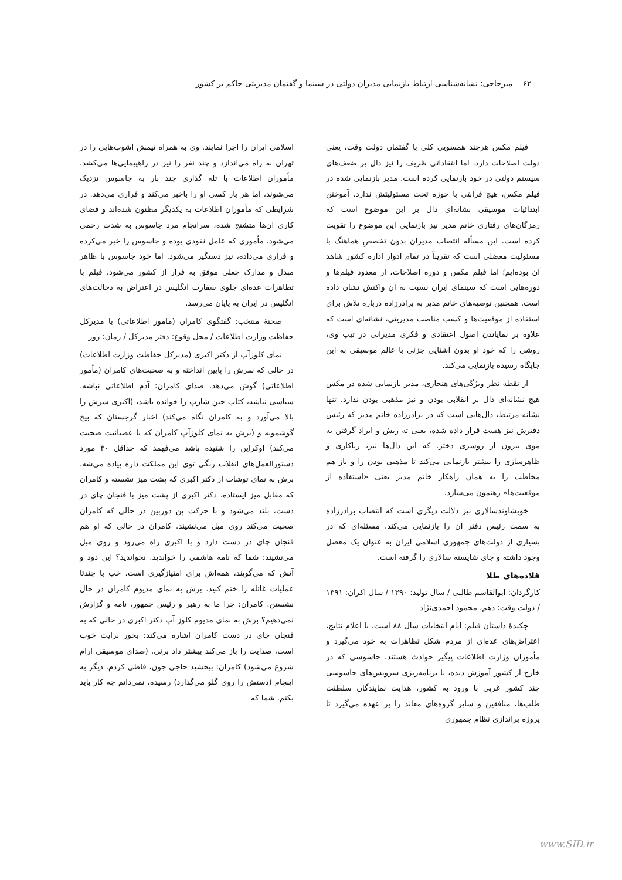۶۲ میرحاجی: نشانه‌شناسی ارتباط بازنمایی مدیران دولتی در سینما و گفتمان مدیریتی حاکم بر کشور
فیلم مکس هرچند همسویی کلی با گفتمان دولت وقت، یعنی دولت اصلاحات دارد، اما انتقاداتی ظریف را نیز دال بر ضعف‌های سیستم دولتی در خود بازنمایی کرده است. مدیر بازنمایی شده در فیلم مکس، هیچ قرابتی با حوزه تحت مسئولیتش ندارد. آموختن ابتدائیات موسیقی نشانه‌ای دال بر این موضوع است که رمزگان‌های رفتاری خانم مدیر نیز بازنمایی این موضوع را تقویت کرده است. این مسأله انتصاب مدیران بدون تخصصِ هماهنگ با مسئولیت معضلی است که تقریباً در تمام ادوار اداره کشور شاهد آن بوده‌ایم؛ اما فیلم مکس و دوره اصلاحات، از معدود فیلم‌ها و دوره‌هایی است که سینمای ایران نسبت به آن واکنش نشان داده است. همچنین توصیه‌های خانم مدیر به برادرزاده درباره تلاش برای استفاده از موقعیت‌ها و کسب مناصب مدیریتی، نشانه‌ای است که علاوه بر نمایاندن اصول اعتقادی و فکری مدیرانی در تیپ وی، روشی را که خود او بدون آشنایی جزئی با عالم موسیقی به این جایگاه رسیده بازنمایی می‌کند.
از نقطه نظر ویژگی‌های هنجاری، مدیر بازنمایی شده در مکس هیچ نشانه‌ای دال بر انقلابی بودن و نیز مذهبی بودن ندارد. تنها نشانه مرتبط، دال‌هایی است که در برادرزاده خانم مدیر که رئیس دفترش نیز هست قرار داده شده، یعنی ته ریش و ایراد گرفتن به موی بیرون از روسری دختر. که این دال‌ها نیز، ریاکاری و ظاهرسازی را بیشتر بازنمایی می‌کند تا مذهبی بودن را و باز هم مخاطب را به همان راهکار خانم مدیر یعنی «استفاده از موقعیت‌ها» رهنمون می‌سازد.
خویشاوندسالاری نیز دلالت دیگری است که انتصاب برادرزاده به سمت رئیس دفتر آن را بازنمایی می‌کند. مسئله‌ای که در بسیاری از دولت‌های جمهوری اسلامی ایران به عنوان یک معضل وجود داشته و جای شایسته سالاری را گرفته است.
قلاده‌های طلا
کارگردان: ابوالقاسم طالبی / سال تولید: ۱۳۹۰ / سال اکران: ۱۳۹۱ / دولت وقت: دهم، محمود احمدی‌نژاد
چکیدهٔ داستان فیلم: ایام انتخابات سال ۸۸ است. با اعلام نتایج، اعتراض‌های عده‌ای از مردم شکل تظاهرات به خود می‌گیرد و مأموران وزارت اطلاعات پیگیر حوادث هستند. جاسوسی که در خارج از کشور آموزش دیده، با برنامه‌ریزی سرویس‌های جاسوسی چند کشور غربی با ورود به کشور، هدایت نمایندگان سلطنت طلب‌ها، منافقین و سایر گروه‌های معاند را بر عهده می‌گیرد تا پروژه براندازی نظام جمهوری
اسلامی ایران را اجرا نمایند. وی به همراه تیمش آشوب‌هایی را در تهران به راه می‌اندازد و چند نفر را نیز در راهپیمایی‌ها می‌کشد. مأموران اطلاعات با تله گذاری چند بار به جاسوس نزدیک می‌شوند، اما هر بار کسی او را باخبر می‌کند و فراری می‌دهد. در شرایطی که مأموران اطلاعات به یکدیگر مظنون شده‌اند و فضای کاری آن‌ها متشنج شده، سرانجام مرد جاسوس به شدت زخمی می‌شود. مأموری که عامل نفوذی بوده و جاسوس را خبر می‌کرده و فراری می‌داده، نیز دستگیر می‌شود. اما خود جاسوس با ظاهر مبدل و مدارک جعلی موفق به فرار از کشور می‌شود. فیلم با تظاهرات عده‌ای جلوی سفارت انگلیس در اعتراض به دخالت‌های انگلیس در ایران به پایان می‌رسد.
صحنهٔ منتخب: گفتگوی کامران (مأمور اطلاعاتی) با مدیرکل حفاظت وزارت اطلاعات / محل وقوع: دفتر مدیرکل / زمان: روز
نمای کلوزآپ از دکتر اکبری (مدیرکل حفاظت وزارت اطلاعات) در حالی که سرش را پایین انداخته و به صحبت‌های کامران (مأمور اطلاعاتی) گوش می‌دهد. صدای کامران: آدم اطلاعاتی نباشه، سیاسی نباشه، کتاب جین شارپ را خوانده باشد، (اکبری سرش را بالا می‌آورد و به کامران نگاه می‌کند) اخبار گرجستان که بیخ گوشمونه و (برش به نمای کلوزآپ کامران که با عصبانیت صحبت می‌کند) اوکراین را شنیده باشد می‌فهمد که حداقل ۳۰ مورد دستورالعمل‌های انقلاب رنگی توی این مملکت داره پیاده می‌شه. برش به نمای توشات از دکتر اکبری که پشت میز نشسته و کامران که مقابل میز ایستاده. دکتر اکبری از پشت میز با فنجان چای در دست، بلند می‌شود و با حرکت پن دوربین در حالی که کامران صحبت می‌کند روی مبل می‌نشیند. کامران در حالی که او هم فنجان چای در دست دارد و با اکبری راه می‌رود و روی مبل می‌نشیند: شما که نامه هاشمی را خواندید. نخواندید؟ این دود و آتش که می‌گویند، همه‌اش برای امتیازگیری است. خب با چندتا عملیات غائله را ختم کنید. برش به نمای مدیوم کامران در حال نشستن. کامران: چرا ما به رهبر و رئیس جمهور، نامه و گزارش نمی‌دهیم؟ برش به نمای مدیوم کلوز آپ دکتر اکبری در حالی که به فنجان چای در دست کامران اشاره می‌کند: بخور برایت خوب است، صدایت را باز می‌کند بیشتر داد بزنی. (صدای موسیقی آرام شروع می‌شود) کامران: ببخشید حاجی جون، قاطی کردم. دیگر به اینجام (دستش را روی گلو می‌گذارد) رسیده، نمی‌دانم چه کار باید بکنم. شما که
www.SID.ir